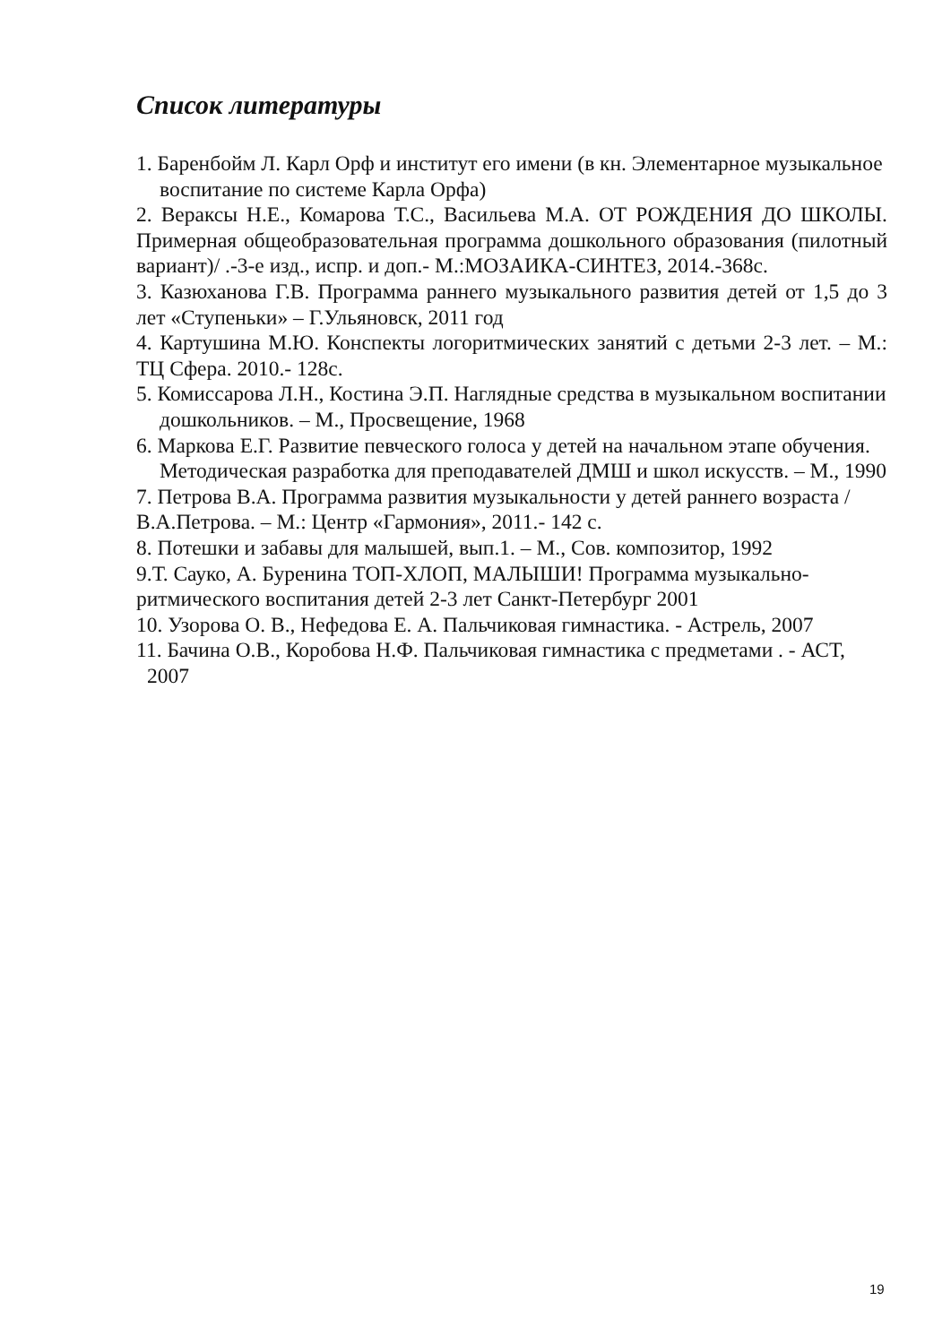Список литературы
1. Баренбойм Л. Карл Орф и институт его имени (в кн. Элементарное музыкальное воспитание по системе Карла Орфа)
2. Вераксы Н.Е., Комарова Т.С., Васильева М.А. ОТ РОЖДЕНИЯ ДО ШКОЛЫ. Примерная общеобразовательная программа дошкольного образования (пилотный вариант)/ .-3-е изд., испр. и доп.- М.:МОЗАИКА-СИНТЕЗ, 2014.-368с.
3. Казюханова Г.В. Программа раннего музыкального развития детей от 1,5 до 3 лет «Ступеньки» – Г.Ульяновск, 2011 год
4. Картушина М.Ю. Конспекты логоритмических занятий с детьми 2-3 лет. – М.: ТЦ Сфера. 2010.- 128с.
5. Комиссарова Л.Н., Костина Э.П. Наглядные средства в музыкальном воспитании дошкольников. – М., Просвещение, 1968
6. Маркова Е.Г. Развитие певческого голоса у детей на начальном этапе обучения. Методическая разработка для преподавателей ДМШ и школ искусств. – М., 1990
7. Петрова В.А. Программа развития музыкальности у детей раннего возраста / В.А.Петрова. – М.: Центр «Гармония», 2011.- 142 с.
8. Потешки и забавы для малышей, вып.1. – М., Сов. композитор, 1992
9.Т. Сауко, А. Буренина ТОП-ХЛОП, МАЛЫШИ! Программа музыкально-ритмического воспитания детей 2-3 лет Санкт-Петербург 2001
10. Узорова О. В., Нефедова Е. А. Пальчиковая гимнастика. - Астрель, 2007
11. Бачина О.В., Коробова Н.Ф. Пальчиковая гимнастика с предметами . - АСТ, 2007
19